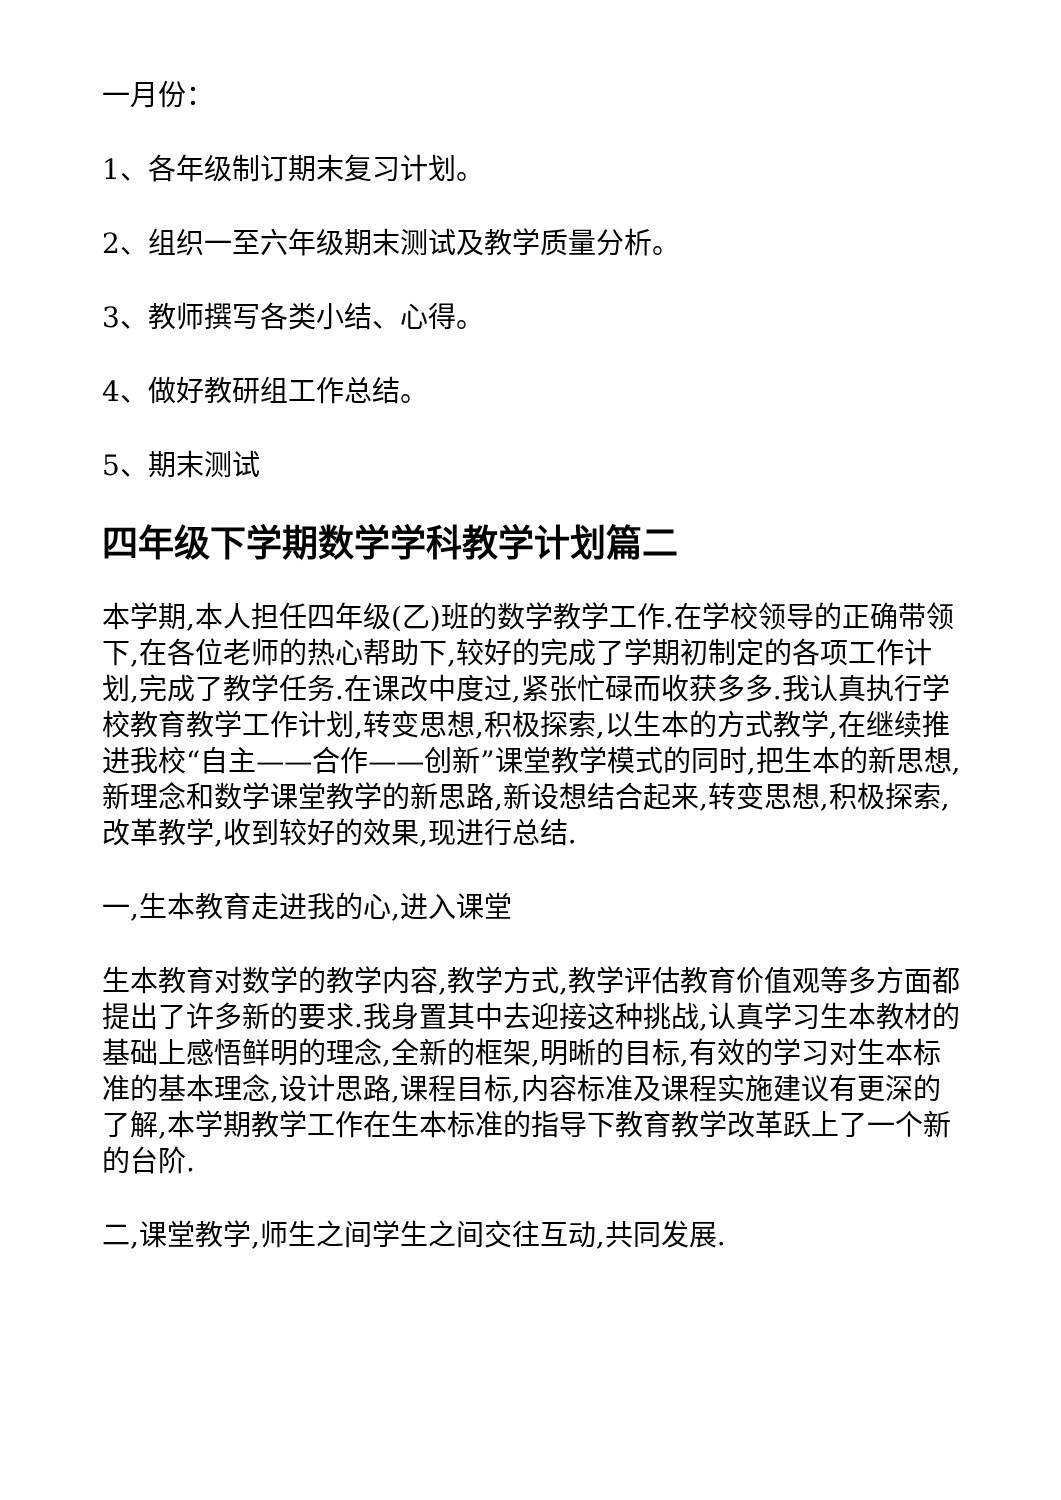一月份：
1、各年级制订期末复习计划。
2、组织一至六年级期末测试及教学质量分析。
3、教师撰写各类小结、心得。
4、做好教研组工作总结。
5、期末测试
四年级下学期数学学科教学计划篇二
本学期,本人担任四年级(乙)班的数学教学工作.在学校领导的正确带领下,在各位老师的热心帮助下,较好的完成了学期初制定的各项工作计划,完成了教学任务.在课改中度过,紧张忙碌而收获多多.我认真执行学校教育教学工作计划,转变思想,积极探索,以生本的方式教学,在继续推进我校“自主——合作——创新”课堂教学模式的同时,把生本的新思想,新理念和数学课堂教学的新思路,新设想结合起来,转变思想,积极探索,改革教学,收到较好的效果,现进行总结.
一,生本教育走进我的心,进入课堂
生本教育对数学的教学内容,教学方式,教学评估教育价值观等多方面都提出了许多新的要求.我身置其中去迎接这种挑战,认真学习生本教材的基础上感悟鲜明的理念,全新的框架,明晰的目标,有效的学习对生本标准的基本理念,设计思路,课程目标,内容标准及课程实施建议有更深的了解,本学期教学工作在生本标准的指导下教育教学改革跃上了一个新的台阶.
二,课堂教学,师生之间学生之间交往互动,共同发展.